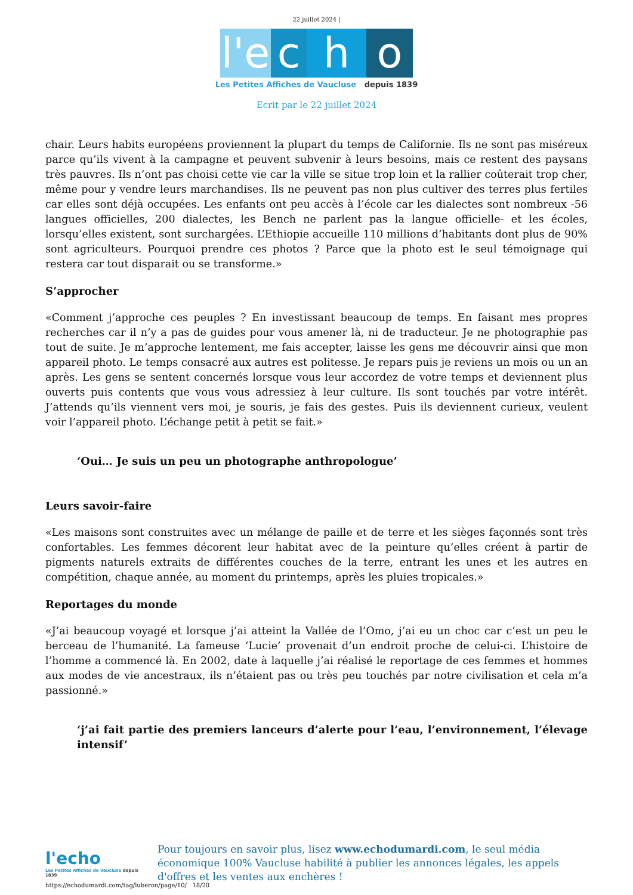22 juillet 2024 |
l'e c h o
Les Petites Affiches de Vaucluse depuis 1839
Ecrit par le 22 juillet 2024
chair. Leurs habits européens proviennent la plupart du temps de Californie. Ils ne sont pas miséreux parce qu’ils vivent à la campagne et peuvent subvenir à leurs besoins, mais ce restent des paysans très pauvres. Ils n’ont pas choisi cette vie car la ville se situe trop loin et la rallier coûterait trop cher, même pour y vendre leurs marchandises. Ils ne peuvent pas non plus cultiver des terres plus fertiles car elles sont déjà occupées. Les enfants ont peu accès à l’école car les dialectes sont nombreux -56 langues officielles, 200 dialectes, les Bench ne parlent pas la langue officielle- et les écoles, lorsqu’elles existent, sont surchargées. L’Ethiopie accueille 110 millions d’habitants dont plus de 90% sont agriculteurs. Pourquoi prendre ces photos ? Parce que la photo est le seul témoignage qui restera car tout disparait ou se transforme.»
S’approcher
«Comment j’approche ces peuples ? En investissant beaucoup de temps. En faisant mes propres recherches car il n’y a pas de guides pour vous amener là, ni de traducteur. Je ne photographie pas tout de suite. Je m’approche lentement, me fais accepter, laisse les gens me découvrir ainsi que mon appareil photo. Le temps consacré aux autres est politesse. Je repars puis je reviens un mois ou un an après. Les gens se sentent concernés lorsque vous leur accordez de votre temps et deviennent plus ouverts puis contents que vous vous adressiez à leur culture. Ils sont touchés par votre intérêt. J’attends qu’ils viennent vers moi, je souris, je fais des gestes. Puis ils deviennent curieux, veulent voir l’appareil photo. L’échange petit à petit se fait.»
‘Oui… Je suis un peu un photographe anthropologue’
Leurs savoir-faire
«Les maisons sont construites avec un mélange de paille et de terre et les sièges façonnés sont très confortables. Les femmes décorent leur habitat avec de la peinture qu’elles créent à partir de pigments naturels extraits de différentes couches de la terre, entrant les unes et les autres en compétition, chaque année, au moment du printemps, après les pluies tropicales.»
Reportages du monde
«J’ai beaucoup voyagé et lorsque j’ai atteint la Vallée de l’Omo, j’ai eu un choc car c’est un peu le berceau de l’humanité. La fameuse ‘Lucie’ provenait d’un endroit proche de celui-ci. L’histoire de l’homme a commencé là. En 2002, date à laquelle j’ai réalisé le reportage de ces femmes et hommes aux modes de vie ancestraux, ils n’étaient pas ou très peu touchés par notre civilisation et cela m’a passionné.»
‘j’ai fait partie des premiers lanceurs d’alerte pour l’eau, l’environnement, l’élevage intensif’
l'echo
Les Petites Affiches de Vaucluse depuis 1839
Pour toujours en savoir plus, lisez www.echodumardi.com, le seul média économique 100% Vaucluse habilité à publier les annonces légales, les appels d'offres et les ventes aux enchères !
https://echodumardi.com/tag/luberon/page/10/ 18/20